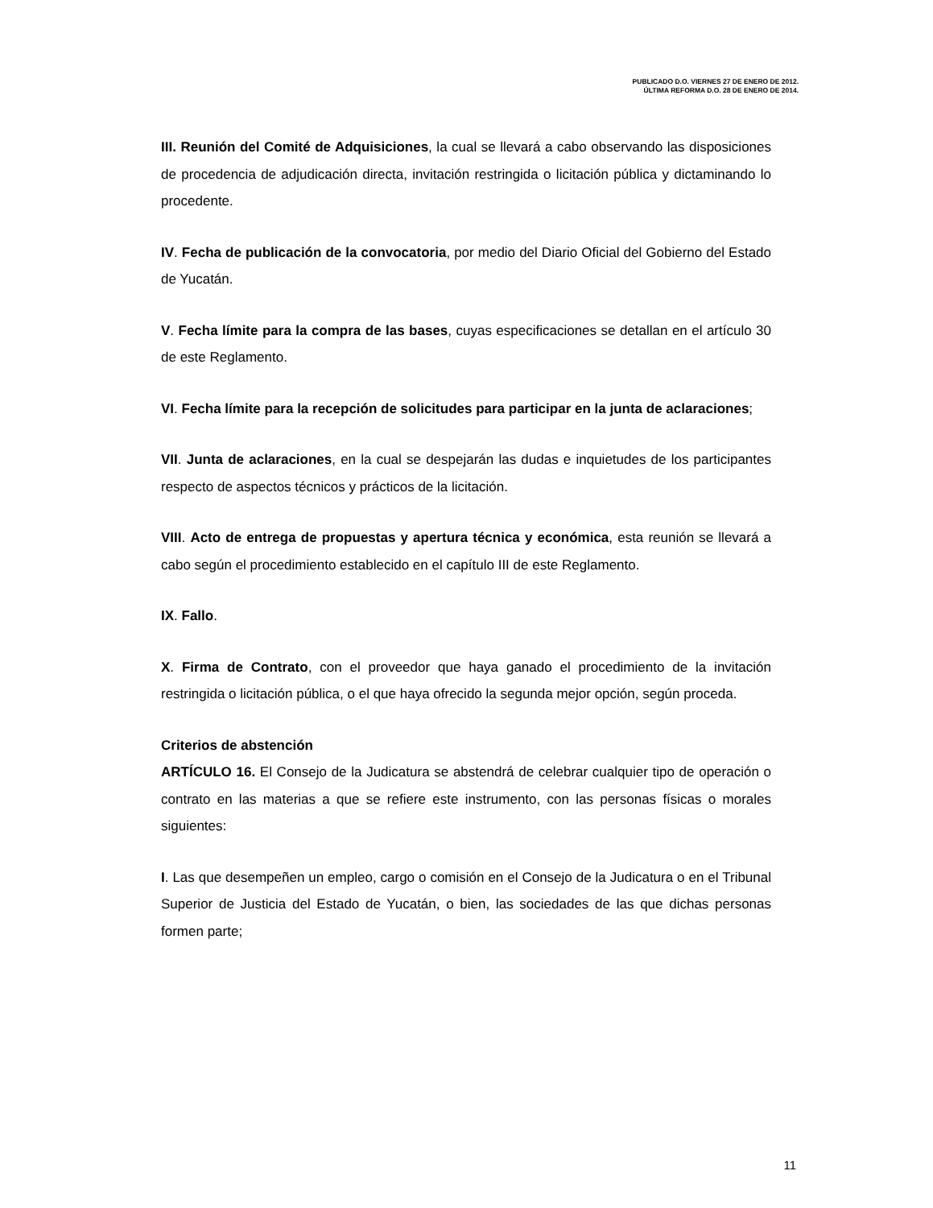PUBLICADO D.O. VIERNES 27 DE ENERO DE 2012.
ÚLTIMA REFORMA D.O. 28 DE ENERO DE 2014.
III. Reunión del Comité de Adquisiciones, la cual se llevará a cabo observando las disposiciones de procedencia de adjudicación directa, invitación restringida o licitación pública y dictaminando lo procedente.
IV. Fecha de publicación de la convocatoria, por medio del Diario Oficial del Gobierno del Estado de Yucatán.
V. Fecha límite para la compra de las bases, cuyas especificaciones se detallan en el artículo 30 de este Reglamento.
VI. Fecha límite para la recepción de solicitudes para participar en la junta de aclaraciones;
VII. Junta de aclaraciones, en la cual se despejarán las dudas e inquietudes de los participantes respecto de aspectos técnicos y prácticos de la licitación.
VIII. Acto de entrega de propuestas y apertura técnica y económica, esta reunión se llevará a cabo según el procedimiento establecido en el capítulo III de este Reglamento.
IX. Fallo.
X. Firma de Contrato, con el proveedor que haya ganado el procedimiento de la invitación restringida o licitación pública, o el que haya ofrecido la segunda mejor opción, según proceda.
Criterios de abstención
ARTÍCULO 16. El Consejo de la Judicatura se abstendrá de celebrar cualquier tipo de operación o contrato en las materias a que se refiere este instrumento, con las personas físicas o morales siguientes:
I. Las que desempeñen un empleo, cargo o comisión en el Consejo de la Judicatura o en el Tribunal Superior de Justicia del Estado de Yucatán, o bien, las sociedades de las que dichas personas formen parte;
11